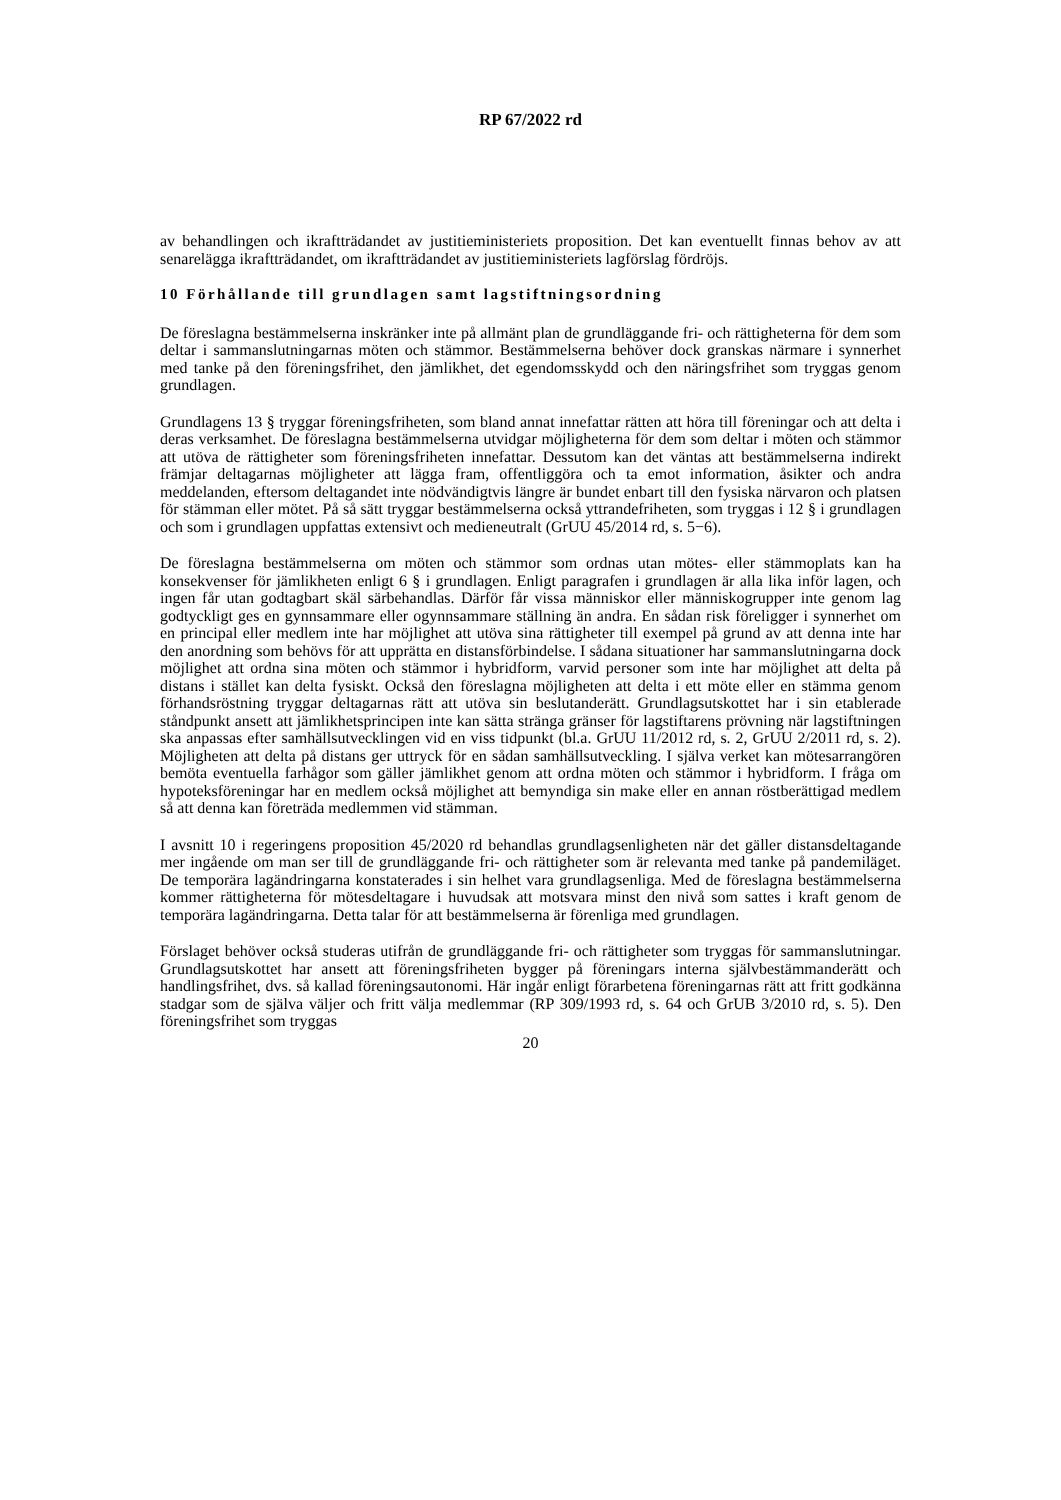RP 67/2022 rd
av behandlingen och ikraftträdandet av justitieministeriets proposition. Det kan eventuellt finnas behov av att senarelägga ikraftträdandet, om ikraftträdandet av justitieministeriets lagförslag fördröjs.
10 Förhållande till grundlagen samt lagstiftningsordning
De föreslagna bestämmelserna inskränker inte på allmänt plan de grundläggande fri- och rättigheterna för dem som deltar i sammanslutningarnas möten och stämmor. Bestämmelserna behöver dock granskas närmare i synnerhet med tanke på den föreningsfrihet, den jämlikhet, det egendomsskydd och den näringsfrihet som tryggas genom grundlagen.
Grundlagens 13 § tryggar föreningsfriheten, som bland annat innefattar rätten att höra till föreningar och att delta i deras verksamhet. De föreslagna bestämmelserna utvidgar möjligheterna för dem som deltar i möten och stämmor att utöva de rättigheter som föreningsfriheten innefattar. Dessutom kan det väntas att bestämmelserna indirekt främjar deltagarnas möjligheter att lägga fram, offentliggöra och ta emot information, åsikter och andra meddelanden, eftersom deltagandet inte nödvändigtvis längre är bundet enbart till den fysiska närvaron och platsen för stämman eller mötet. På så sätt tryggar bestämmelserna också yttrandefriheten, som tryggas i 12 § i grundlagen och som i grundlagen uppfattas extensivt och medieneutralt (GrUU 45/2014 rd, s. 5−6).
De föreslagna bestämmelserna om möten och stämmor som ordnas utan mötes- eller stämmoplats kan ha konsekvenser för jämlikheten enligt 6 § i grundlagen. Enligt paragrafen i grundlagen är alla lika inför lagen, och ingen får utan godtagbart skäl särbehandlas. Därför får vissa människor eller människogrupper inte genom lag godtyckligt ges en gynnsammare eller ogynnsammare ställning än andra. En sådan risk föreligger i synnerhet om en principal eller medlem inte har möjlighet att utöva sina rättigheter till exempel på grund av att denna inte har den anordning som behövs för att upprätta en distansförbindelse. I sådana situationer har sammanslutningarna dock möjlighet att ordna sina möten och stämmor i hybridform, varvid personer som inte har möjlighet att delta på distans i stället kan delta fysiskt. Också den föreslagna möjligheten att delta i ett möte eller en stämma genom förhandsröstning tryggar deltagarnas rätt att utöva sin beslutanderätt. Grundlagsutskottet har i sin etablerade ståndpunkt ansett att jämlikhetsprincipen inte kan sätta stränga gränser för lagstiftarens prövning när lagstiftningen ska anpassas efter samhällsutvecklingen vid en viss tidpunkt (bl.a. GrUU 11/2012 rd, s. 2, GrUU 2/2011 rd, s. 2). Möjligheten att delta på distans ger uttryck för en sådan samhällsutveckling. I själva verket kan mötesarrangören bemöta eventuella farhågor som gäller jämlikhet genom att ordna möten och stämmor i hybridform. I fråga om hypoteksföreningar har en medlem också möjlighet att bemyndiga sin make eller en annan röstberättigad medlem så att denna kan företräda medlemmen vid stämman.
I avsnitt 10 i regeringens proposition 45/2020 rd behandlas grundlagsenligheten när det gäller distansdeltagande mer ingående om man ser till de grundläggande fri- och rättigheter som är relevanta med tanke på pandemiläget. De temporära lagändringarna konstaterades i sin helhet vara grundlagsenliga. Med de föreslagna bestämmelserna kommer rättigheterna för mötesdeltagare i huvudsak att motsvara minst den nivå som sattes i kraft genom de temporära lagändringarna. Detta talar för att bestämmelserna är förenliga med grundlagen.
Förslaget behöver också studeras utifrån de grundläggande fri- och rättigheter som tryggas för sammanslutningar. Grundlagsutskottet har ansett att föreningsfriheten bygger på föreningars interna självbestämmanderätt och handlingsfrihet, dvs. så kallad föreningsautonomi. Här ingår enligt förarbetena föreningarnas rätt att fritt godkänna stadgar som de själva väljer och fritt välja medlemmar (RP 309/1993 rd, s. 64 och GrUB 3/2010 rd, s. 5). Den föreningsfrihet som tryggas
20